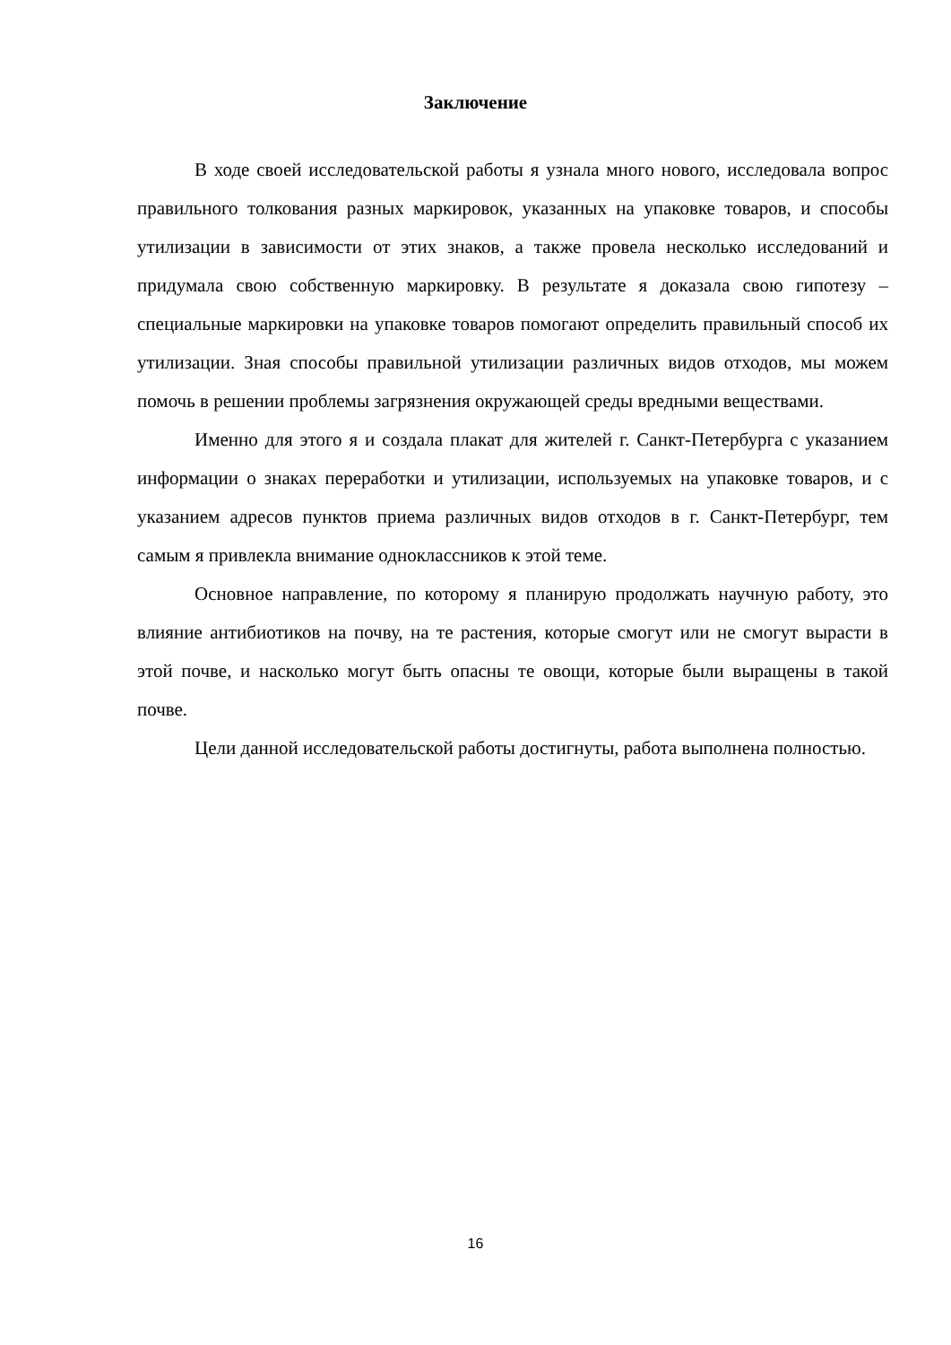Заключение
В ходе своей исследовательской работы я узнала много нового, исследовала вопрос правильного толкования разных маркировок, указанных на упаковке товаров, и способы утилизации в зависимости от этих знаков, а также провела несколько исследований и придумала свою собственную маркировку. В результате я доказала свою гипотезу – специальные маркировки на упаковке товаров помогают определить правильный способ их утилизации. Зная способы правильной утилизации различных видов отходов, мы можем помочь в решении проблемы загрязнения окружающей среды вредными веществами.
Именно для этого я и создала плакат для жителей г. Санкт-Петербурга с указанием информации о знаках переработки и утилизации, используемых на упаковке товаров, и с указанием адресов пунктов приема различных видов отходов в г. Санкт-Петербург, тем самым я привлекла внимание одноклассников к этой теме.
Основное направление, по которому я планирую продолжать научную работу, это влияние антибиотиков на почву, на те растения, которые смогут или не смогут вырасти в этой почве, и насколько могут быть опасны те овощи, которые были выращены в такой почве.
Цели данной исследовательской работы достигнуты, работа выполнена полностью.
16